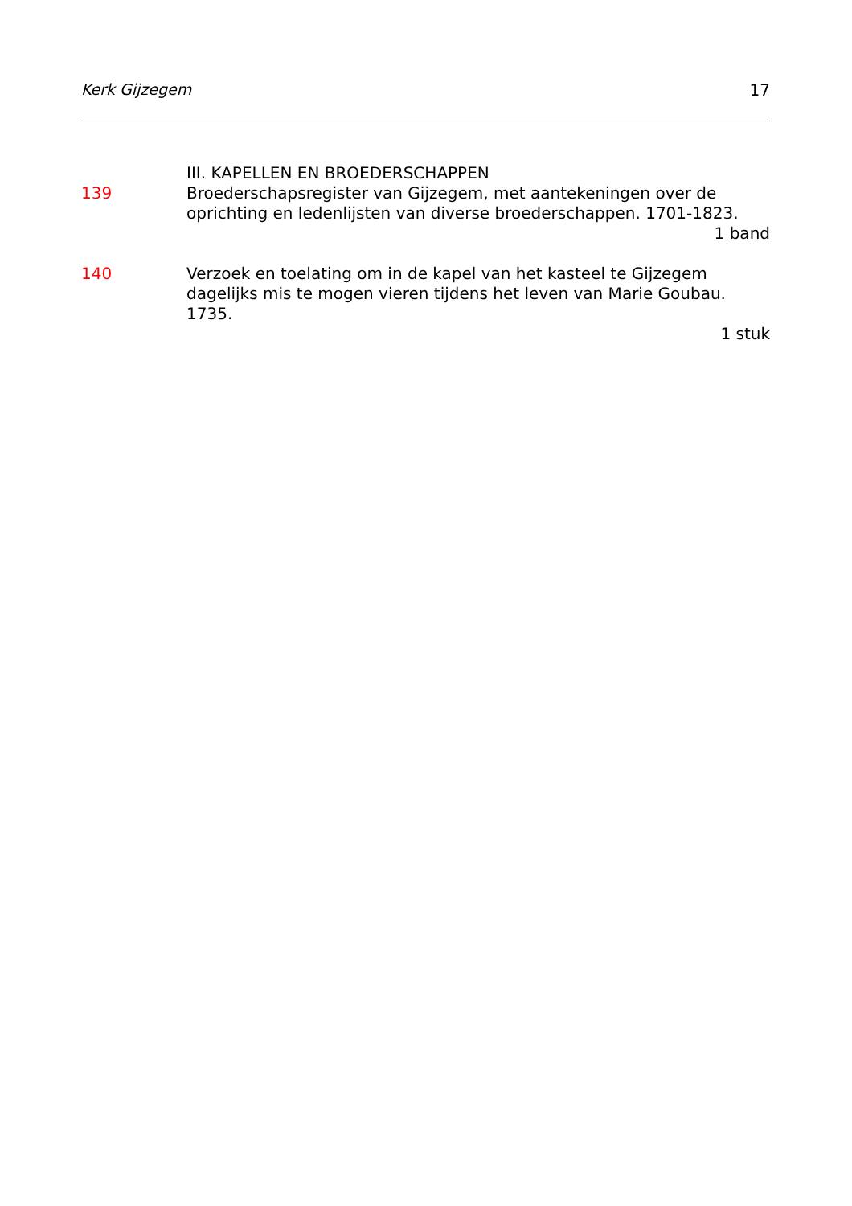Kerk Gijzegem 17
III. KAPELLEN EN BROEDERSCHAPPEN
139 Broederschapsregister van Gijzegem, met aantekeningen over de oprichting en ledenlijsten van diverse broederschappen. 1701-1823.
1 band
140 Verzoek en toelating om in de kapel van het kasteel te Gijzegem dagelijks mis te mogen vieren tijdens het leven van Marie Goubau. 1735.
1 stuk